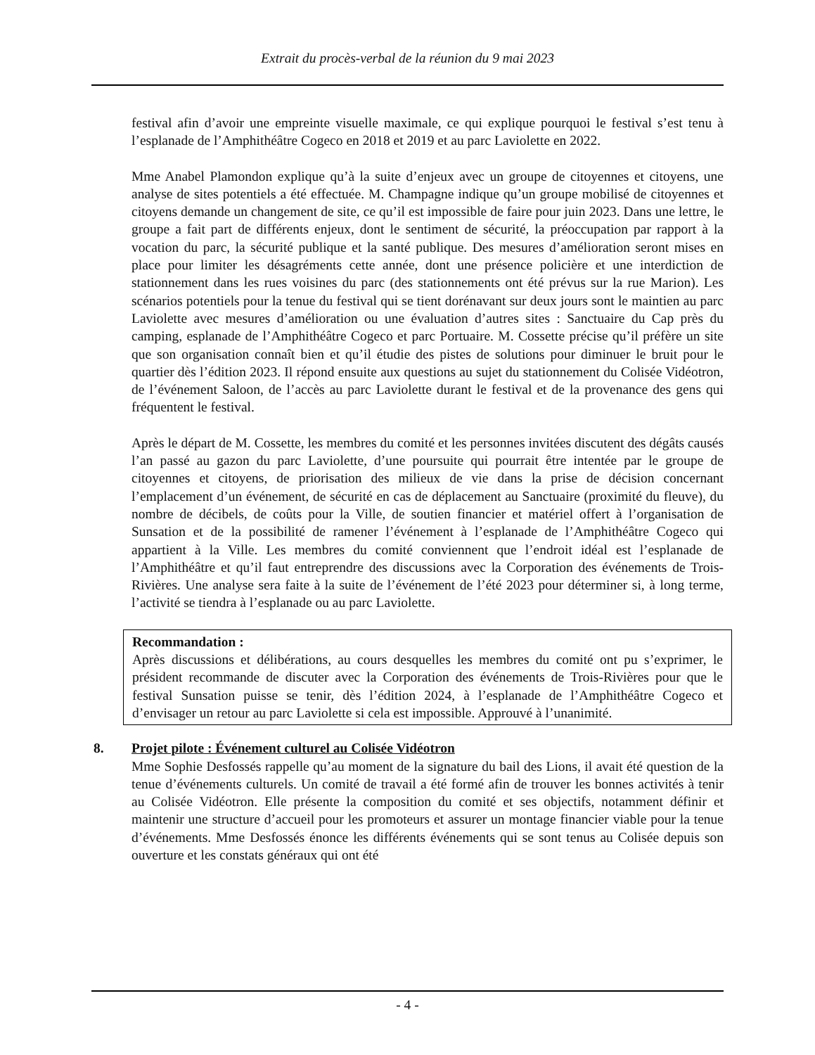Extrait du procès-verbal de la réunion du 9 mai 2023
festival afin d’avoir une empreinte visuelle maximale, ce qui explique pourquoi le festival s’est tenu à l’esplanade de l’Amphithéâtre Cogeco en 2018 et 2019 et au parc Laviolette en 2022.
Mme Anabel Plamondon explique qu’à la suite d’enjeux avec un groupe de citoyennes et citoyens, une analyse de sites potentiels a été effectuée. M. Champagne indique qu’un groupe mobilisé de citoyennes et citoyens demande un changement de site, ce qu’il est impossible de faire pour juin 2023. Dans une lettre, le groupe a fait part de différents enjeux, dont le sentiment de sécurité, la préoccupation par rapport à la vocation du parc, la sécurité publique et la santé publique. Des mesures d’amélioration seront mises en place pour limiter les désagréments cette année, dont une présence policière et une interdiction de stationnement dans les rues voisines du parc (des stationnements ont été prévus sur la rue Marion). Les scénarios potentiels pour la tenue du festival qui se tient dorénavant sur deux jours sont le maintien au parc Laviolette avec mesures d’amélioration ou une évaluation d’autres sites : Sanctuaire du Cap près du camping, esplanade de l’Amphithéâtre Cogeco et parc Portuaire. M. Cossette précise qu’il préfère un site que son organisation connaît bien et qu’il étudie des pistes de solutions pour diminuer le bruit pour le quartier dès l’édition 2023. Il répond ensuite aux questions au sujet du stationnement du Colisée Vidéotron, de l’événement Saloon, de l’accès au parc Laviolette durant le festival et de la provenance des gens qui fréquentent le festival.
Après le départ de M. Cossette, les membres du comité et les personnes invitées discutent des dégâts causés l’an passé au gazon du parc Laviolette, d’une poursuite qui pourrait être intentée par le groupe de citoyennes et citoyens, de priorisation des milieux de vie dans la prise de décision concernant l’emplacement d’un événement, de sécurité en cas de déplacement au Sanctuaire (proximité du fleuve), du nombre de décibels, de coûts pour la Ville, de soutien financier et matériel offert à l’organisation de Sunsation et de la possibilité de ramener l’événement à l’esplanade de l’Amphithéâtre Cogeco qui appartient à la Ville. Les membres du comité conviennent que l’endroit idéal est l’esplanade de l’Amphithéâtre et qu’il faut entreprendre des discussions avec la Corporation des événements de Trois-Rivières. Une analyse sera faite à la suite de l’événement de l’été 2023 pour déterminer si, à long terme, l’activité se tiendra à l’esplanade ou au parc Laviolette.
Recommandation :
Après discussions et délibérations, au cours desquelles les membres du comité ont pu s’exprimer, le président recommande de discuter avec la Corporation des événements de Trois-Rivières pour que le festival Sunsation puisse se tenir, dès l’édition 2024, à l’esplanade de l’Amphithéâtre Cogeco et d’envisager un retour au parc Laviolette si cela est impossible. Approuvé à l’unanimité.
8. Projet pilote : Événement culturel au Colisée Vidéotron
Mme Sophie Desfossés rappelle qu’au moment de la signature du bail des Lions, il avait été question de la tenue d’événements culturels. Un comité de travail a été formé afin de trouver les bonnes activités à tenir au Colisée Vidéotron. Elle présente la composition du comité et ses objectifs, notamment définir et maintenir une structure d’accueil pour les promoteurs et assurer un montage financier viable pour la tenue d’événements. Mme Desfossés énonce les différents événements qui se sont tenus au Colisée depuis son ouverture et les constats généraux qui ont été
- 4 -